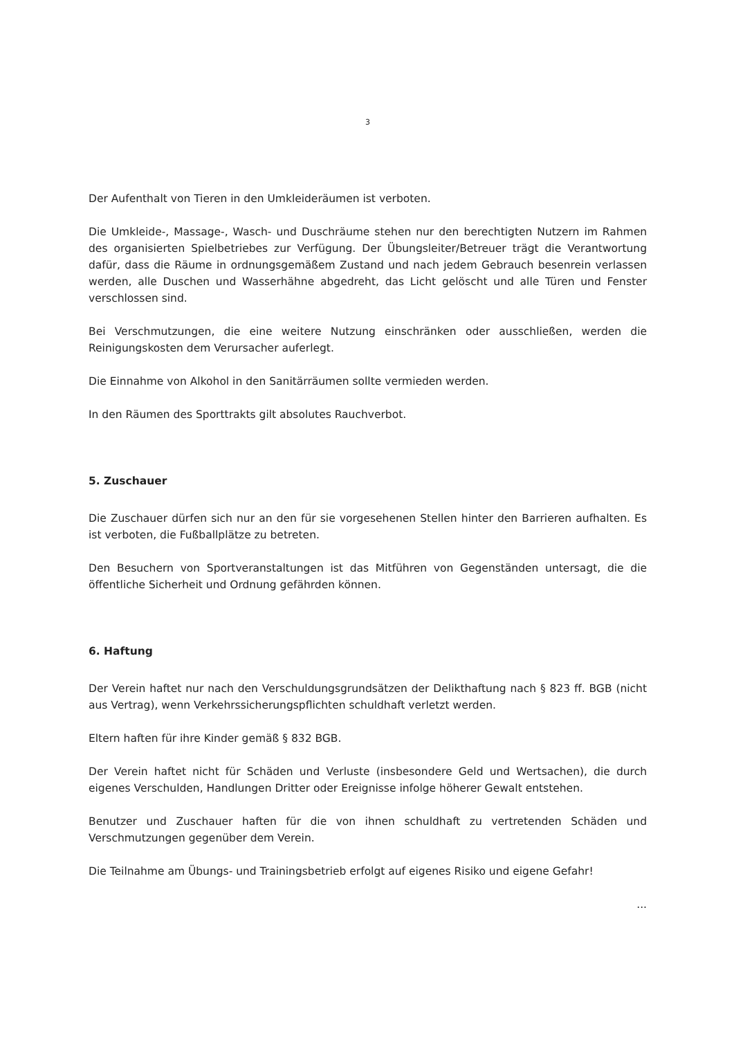3
Der Aufenthalt von Tieren in den Umkleideräumen ist verboten.
Die Umkleide-, Massage-, Wasch- und Duschräume stehen nur den berechtigten Nutzern im Rahmen des organisierten Spielbetriebes zur Verfügung. Der Übungsleiter/Betreuer trägt die Verantwortung dafür, dass die Räume in ordnungsgemäßem Zustand und nach jedem Gebrauch besenrein verlassen werden, alle Duschen und Wasserhähne abgedreht, das Licht gelöscht und alle Türen und Fenster verschlossen sind.
Bei Verschmutzungen, die eine weitere Nutzung einschränken oder ausschließen, werden die Reinigungskosten dem Verursacher auferlegt.
Die Einnahme von Alkohol in den Sanitärräumen sollte vermieden werden.
In den Räumen des Sporttrakts gilt absolutes Rauchverbot.
5. Zuschauer
Die Zuschauer dürfen sich nur an den für sie vorgesehenen Stellen hinter den Barrieren aufhalten. Es ist verboten, die Fußballplätze zu betreten.
Den Besuchern von Sportveranstaltungen ist das Mitführen von Gegenständen untersagt, die die öffentliche Sicherheit und Ordnung gefährden können.
6. Haftung
Der Verein haftet nur nach den Verschuldungsgrundsätzen der Delikthaftung nach § 823 ff. BGB (nicht aus Vertrag), wenn Verkehrssicherungspflichten schuldhaft verletzt werden.
Eltern haften für ihre Kinder gemäß § 832 BGB.
Der Verein haftet nicht für Schäden und Verluste (insbesondere Geld und Wertsachen), die durch eigenes Verschulden, Handlungen Dritter oder Ereignisse infolge höherer Gewalt entstehen.
Benutzer und Zuschauer haften für die von ihnen schuldhaft zu vertretenden Schäden und Verschmutzungen gegenüber dem Verein.
Die Teilnahme am Übungs- und Trainingsbetrieb erfolgt auf eigenes Risiko und eigene Gefahr!
...